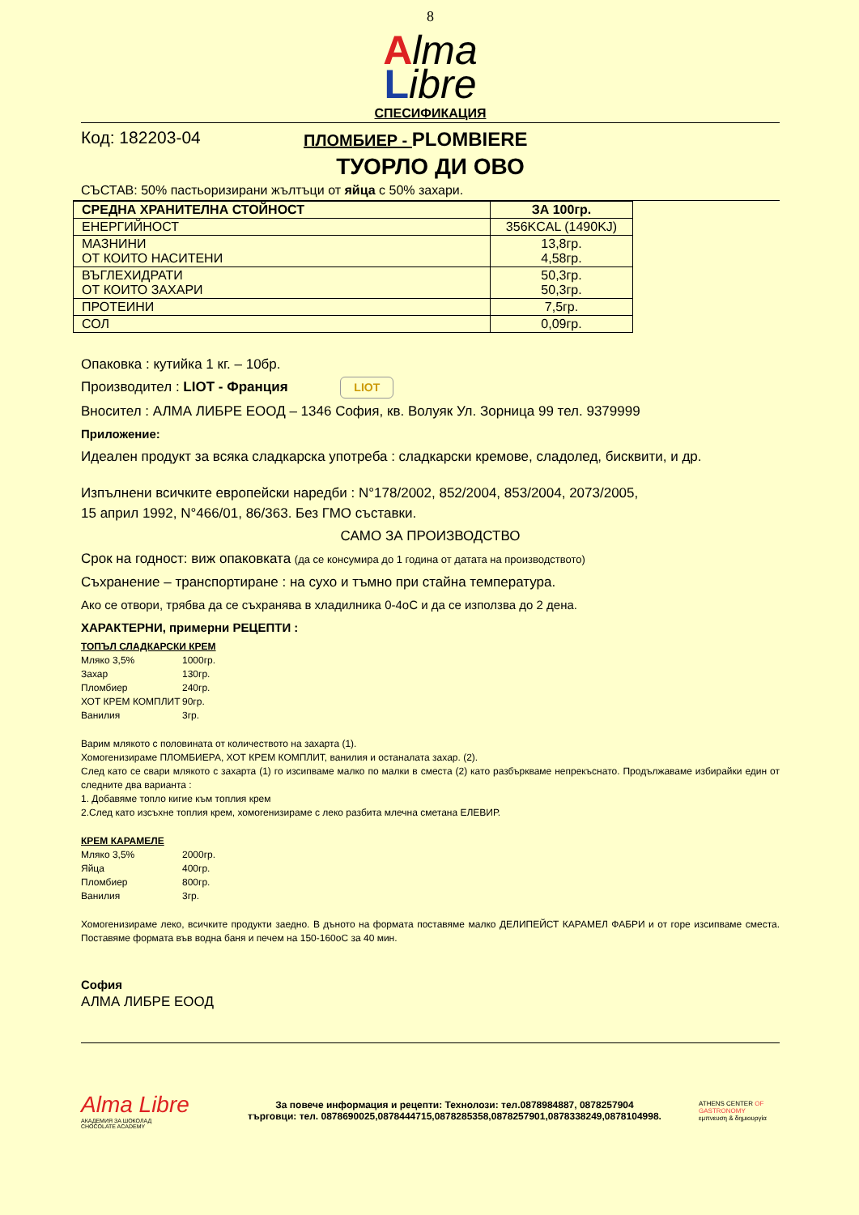8
Alma
Libre
СПЕСИФИКАЦИЯ
Код: 182203-04 ПЛОМБИЕР - PLOMBIERE
ТУОРЛО ДИ ОВО
СЪСТАВ: 50% пастьоризирани жълтъци от яйца с 50% захари.
| СРЕДНА ХРАНИТЕЛНА СТОЙНОСТ | ЗА 100гр. |
| --- | --- |
| ЕНЕРГИЙНОСТ | 356KCAL (1490KJ) |
| МАЗНИНИ ОТ КОИТО НАСИТЕНИ | 13,8гр. 4,58гр. |
| ВЪГЛЕХИДРАТИ ОТ КОИТО ЗАХАРИ | 50,3гр. 50,3гр. |
| ПРОТЕИНИ | 7,5гр. |
| СОЛ | 0,09гр. |
Опаковка : кутийка 1 кг. – 10бр.
Производител : LIOT - Франция LIOT
Вносител : АЛМА ЛИБРЕ ЕООД – 1346 София, кв. Волуяк Ул. Зорница 99 тел. 9379999
Приложение:
Идеален продукт за всяка сладкарска употреба : сладкарски кремове, сладолед, бисквити, и др.
Изпълнени всичките европейски наредби : N°178/2002, 852/2004, 853/2004, 2073/2005,
15 април 1992, N°466/01, 86/363. Без ГМО съставки.
САМО ЗА ПРОИЗВОДСТВО
Срок на годност: виж опаковката (да се консумира до 1 година от датата на производството)
Съхранение – транспортиране : на сухо и тъмно при стайна температура.
Ако се отвори, трябва да се съхранява в хладилника 0-4оС и да се използва до 2 дена.
ХАРАКТЕРНИ, примерни РЕЦЕПТИ :
ТОПЪЛ СЛАДКАРСКИ КРЕМ
Мляко 3,5% 1000гр. Захар 130гр. Пломбиер 240гр. ХОТ КРЕМ КОМПЛИТ 90гр. Ванилия 3гр.
Варим млякото с половината от количеството на захарта (1).
Хомогенизираме ПЛОМБИЕРА, ХОТ КРЕМ КОМПЛИТ, ванилия и останалата захар. (2).
След като се свари млякото с захарта (1) го изсипваме малко по малки в сместа (2) като разбъркваме непрекъснато. Продължаваме избирайки един от следните два варианта :
1. Добавяме топло кигие към топлия крем
2.След като изсъхне топлия крем, хомогенизираме с леко разбита млечна сметана ЕЛЕВИР.
КРЕМ КАРАМЕЛЕ
Мляко 3,5% 2000гр. Яйца 400гр. Пломбиер 800гр. Ванилия 3гр.
Хомогенизираме леко, всичките продукти заедно. В дъното на формата поставяме малко ДЕЛИПЕЙСТ КАРАМЕЛ ФАБРИ и от горе изсипваме сместа. Поставяме формата във водна баня и печем на 150-160оС за 40 мин.
София
АЛМА ЛИБРЕ ЕООД
Alma Libre
АКАДЕМИЯ ЗА ШОКОЛАД
CHOCOLATE ACADEMY
За повече информация и рецепти: Технолози: тел.0878984887, 0878257904
търговци: тел. 0878690025,0878444715,0878285358,0878257901,0878338249,0878104998.
ATHENS CENTER OF GASTRONOMY
εμπνευση & δημιουργία